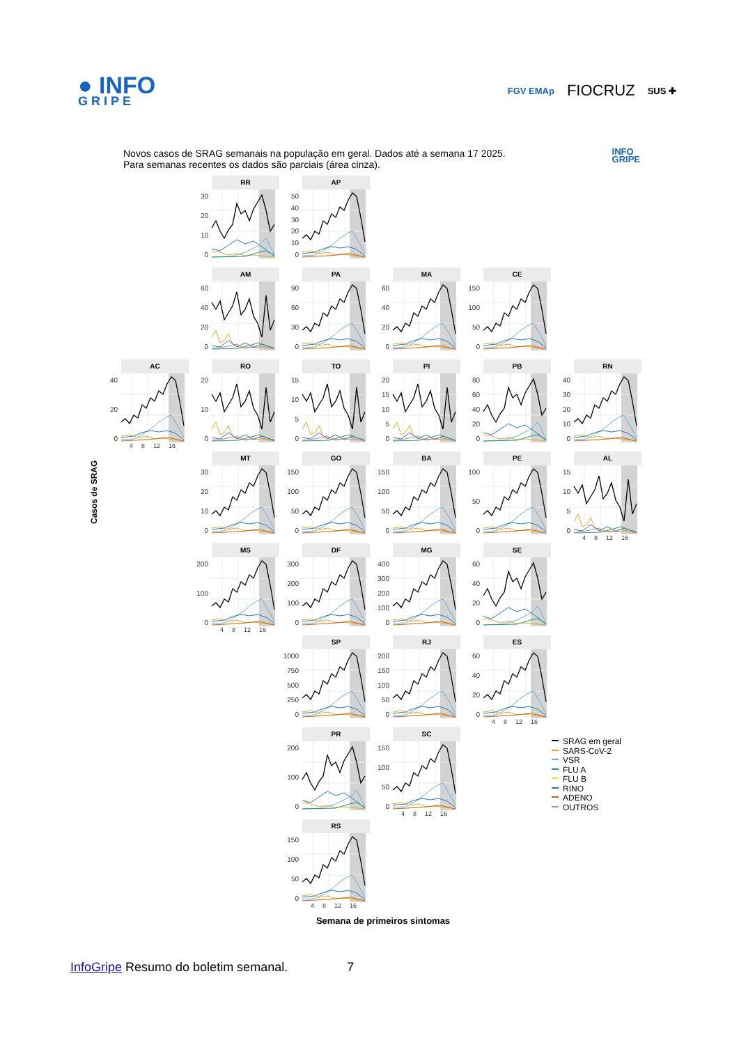● INFO
GRIPE
FGV EMAp FIOCRUZ SUS ✚
Novos casos de SRAG semanais na população em geral. Dados até a semana 17 2025.
Para semanas recentes os dados são parciais (área cinza).
INFO
GRIPE
Casos de SRAG
RR
0
10
20
30
AP
0
10
20
30
40
50
AM
0
20
40
60
PA
0
30
60
90
MA
0
20
40
60
CE
0
50
100
150
AC
0
20
40
4 8 12 16
RO
0
10
20
TO
0
5
10
15
PI
0
5
10
15
20
PB
0
20
40
60
80
RN
0
10
20
30
40
MT
0
10
20
30
GO
0
50
100
150
BA
0
50
100
150
PE
0
50
100
AL
0
5
10
15
4 8 12 16
MS
0
100
200
4 8 12 16
DF
0
100
200
300
MG
0
100
200
300
400
SE
0
20
40
60
SP
0
250
500
750
1000
RJ
0
50
100
150
200
ES
0
20
40
60
4 8 12 16
PR
0
100
200
SC
0
50
100
150
4 8 12 16
SRAG em geral
SARS-CoV-2
VSR
FLU A
FLU B
RINO
ADENO
OUTROS
RS
0
50
100
150
4 8 12 16
Semana de primeiros sintomas
InfoGripe Resumo do boletim semanal. 7